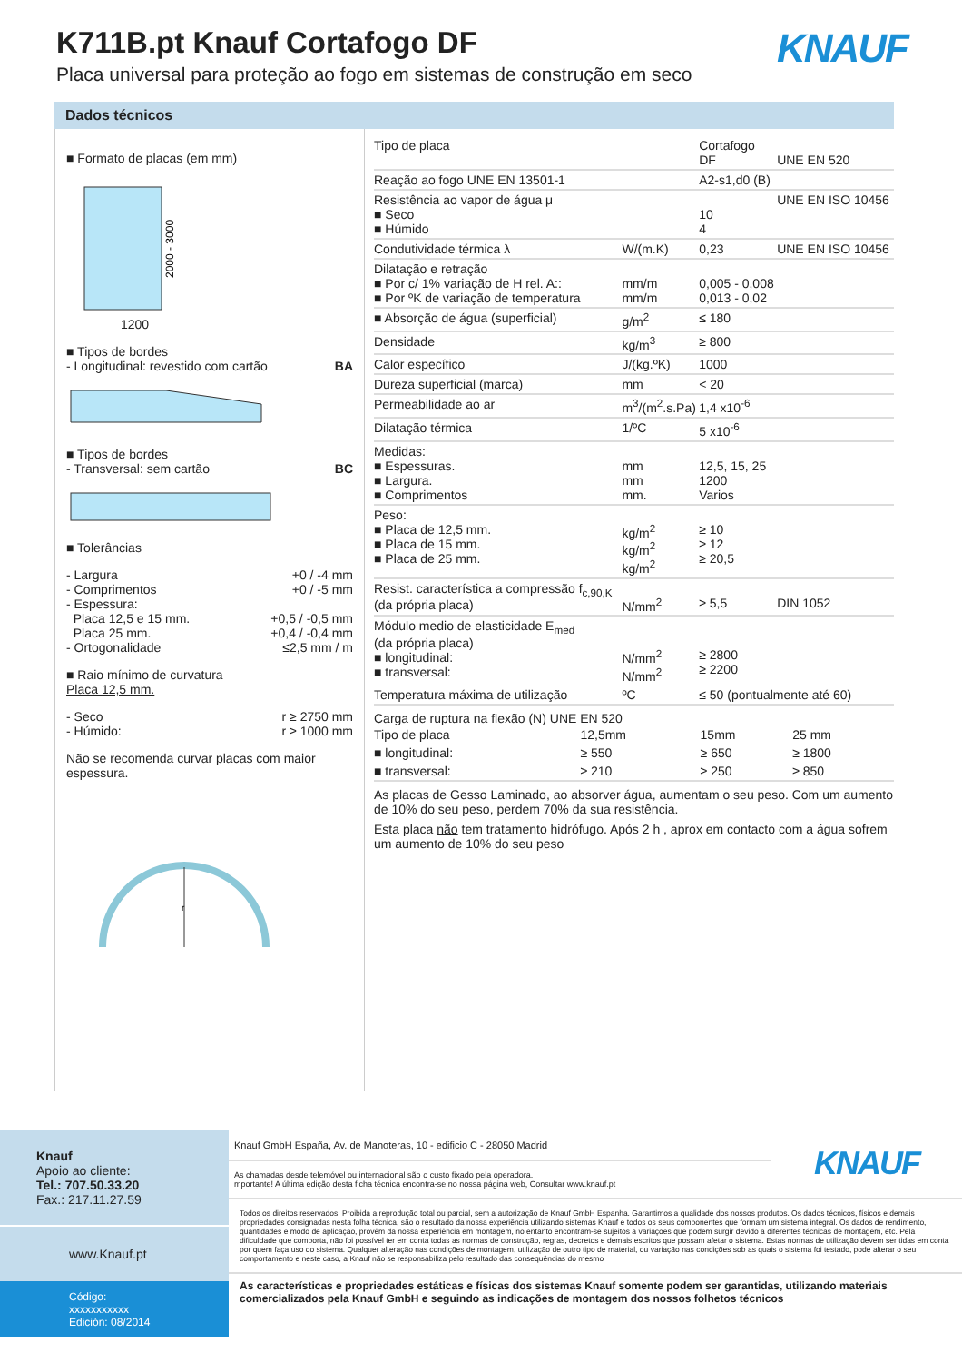K711B.pt Knauf Cortafogo DF
Placa universal para proteção ao fogo em sistemas de construção em seco
KNAUF
Dados técnicos
■ Formato de placas (em mm)
2000 - 3000
1200
■ Tipos de bordes
- Longitudinal: revestido com cartão BA
■ Tipos de bordes
- Transversal: sem cartão BC
■ Tolerâncias
- Largura +0 / -4 mm
- Comprimentos +0 / -5 mm
- Espessura:
Placa 12,5 e 15 mm. +0,5 / -0,5 mm
Placa 25 mm. +0,4 / -0,4 mm
- Ortogonalidade ≤2,5 mm / m
■ Raio mínimo de curvatura
Placa 12,5 mm.
- Seco r ≥ 2750 mm
- Húmido: r ≥ 1000 mm
Não se recomenda curvar placas com maior espessura.
r
| Tipo de placa | | Cortafogo DF | UNE EN 520 |
| Reação ao fogo UNE EN 13501-1 | | A2-s1,d0 (B) | |
| Resistência ao vapor de água μ ■ Seco ■ Húmido | | 10 4 | UNE EN ISO 10456 |
| Condutividade térmica λ | W/(m.K) | 0,23 | UNE EN ISO 10456 |
| Dilatação e retração ■ Por c/ 1% variação de H rel. A:: ■ Por ºK de variação de temperatura | mm/m mm/m | 0,005 - 0,008 0,013 - 0,02 | |
| ■ Absorção de água (superficial) | g/m<sup>2</sup> | ≤ 180 | |
| Densidade | kg/m<sup>3</sup> | ≥ 800 | |
| Calor específico | J/(kg.ºK) | 1000 | |
| Dureza superficial (marca) | mm | < 20 | |
| Permeabilidade ao ar | m<sup>3</sup>/(m<sup>2</sup>.s.Pa) | 1,4 x10<sup>-6</sup> | |
| Dilatação térmica | 1/ºC | 5 x10<sup>-6</sup> | |
| Medidas: ■ Espessuras. ■ Largura. ■ Comprimentos | mm mm mm. | 12,5, 15, 25 1200 Varios | |
| Peso: ■ Placa de 12,5 mm. ■ Placa de 15 mm. ■ Placa de 25 mm. | kg/m<sup>2</sup> kg/m<sup>2</sup> kg/m<sup>2</sup> | ≥ 10 ≥ 12 ≥ 20,5 | |
| Resist. característica a compressão f<sub>c,90,K</sub> (da própria placa) | N/mm<sup>2</sup> | ≥ 5,5 | DIN 1052 |
| Módulo medio de elasticidade E<sub>med</sub> (da própria placa) ■ longitudinal: ■ transversal: | N/mm<sup>2</sup> N/mm<sup>2</sup> | ≥ 2800 ≥ 2200 | |
| Temperatura máxima de utilização | ºC | ≤ 50 (pontualmente até 60) | |
Carga de ruptura na flexão (N) UNE EN 520
| Tipo de placa | 12,5mm | 15mm | 25 mm |
| ■ longitudinal: | ≥ 550 | ≥ 650 | ≥ 1800 |
| ■ transversal: | ≥ 210 | ≥ 250 | ≥ 850 |
As placas de Gesso Laminado, ao absorver água, aumentam o seu peso. Com um aumento de 10% do seu peso, perdem 70% da sua resistência.
Esta placa não tem tratamento hidrófugo. Após 2 h , aprox em contacto com a água sofrem um aumento de 10% do seu peso
Knauf
Apoio ao cliente:
Tel.: 707.50.33.20
Fax.: 217.11.27.59
www.Knauf.pt
Código: xxxxxxxxxxx
Edición: 08/2014
Knauf GmbH España, Av. de Manoteras, 10 - edificio C - 28050 Madrid
As chamadas desde telemóvel ou internacional são o custo fixado pela operadora.
mportante! A última edição desta ficha técnica encontra-se no nossa página web, Consultar www.knauf.pt
KNAUF
Todos os direitos reservados. Proibida a reprodução total ou parcial, sem a autorização de Knauf GmbH Espanha. Garantimos a qualidade dos nossos produtos. Os dados técnicos, físicos e demais propriedades consignadas nesta folha técnica, são o resultado da nossa experiência utilizando sistemas Knauf e todos os seus componentes que formam um sistema integral. Os dados de rendimento, quantidades e modo de aplicação, provêm da nossa experiência em montagem, no entanto encontram-se sujeitos a variações que podem surgir devido a diferentes técnicas de montagem, etc. Pela dificuldade que comporta, não foi possível ter em conta todas as normas de construção, regras, decretos e demais escritos que possam afetar o sistema. Estas normas de utilização devem ser tidas em conta por quem faça uso do sistema. Qualquer alteração nas condições de montagem, utilização de outro tipo de material, ou variação nas condições sob as quais o sistema foi testado, pode alterar o seu comportamento e neste caso, a Knauf não se responsabiliza pelo resultado das consequências do mesmo
As características e propriedades estáticas e físicas dos sistemas Knauf somente podem ser garantidas, utilizando materiais comercializados pela Knauf GmbH e seguindo as indicações de montagem dos nossos folhetos técnicos